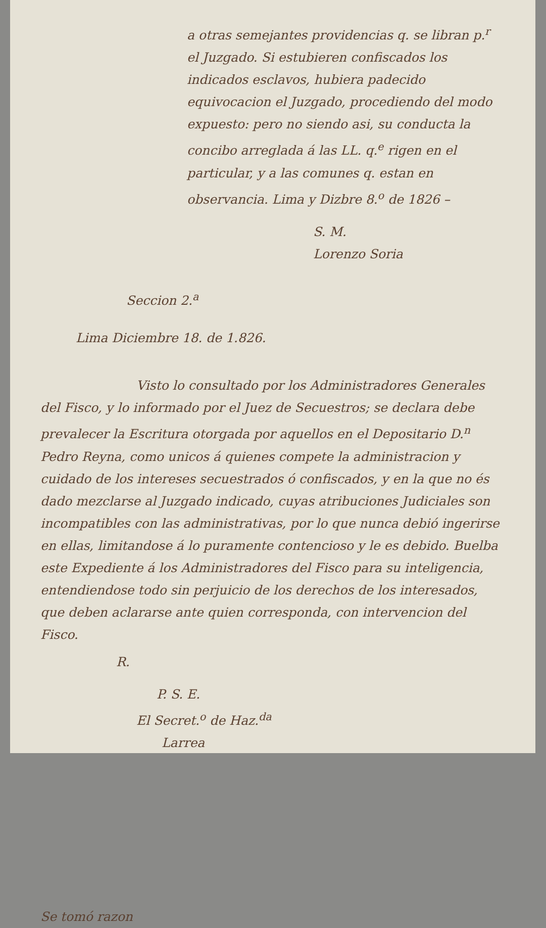a otras semejantes providencias q. se libran p.<sup>r</sup> el Juzgado. Si estubieren confiscados los indicados esclavos, hubiera padecido equivocacion el Juzgado, procediendo del modo expuesto: pero no siendo asi, su conducta la concibo arreglada á las LL. q.<sup>e</sup> rigen en el particular, y a las comunes q. estan en observancia. Lima y Dizbre 8.<sup>o</sup> de 1826 –
S. M.
Lorenzo Soria
Seccion 2.<sup>a</sup>
Lima Diciembre 18. de 1.826.
Visto lo consultado por los Administradores Generales del Fisco, y lo informado por el Juez de Secuestros; se declara debe prevalecer la Escritura otorgada por aquellos en el Depositario D.<sup>n</sup> Pedro Reyna, como unicos á quienes compete la administracion y cuidado de los intereses secuestrados ó confiscados, y en la que no és dado mezclarse al Juzgado indicado, cuyas atribuciones Judiciales son incompatibles con las administrativas, por lo que nunca debió ingerirse en ellas, limitandose á lo puramente contencioso y le es debido. Buelba este Expediente á los Administradores del Fisco para su inteligencia, entendiendose todo sin perjuicio de los derechos de los interesados, que deben aclararse ante quien corresponda, con intervencion del Fisco.
R.
P. S. E.
El Secret.<sup>o</sup> de Haz.<sup>da</sup>
Larrea
Se tomó razon